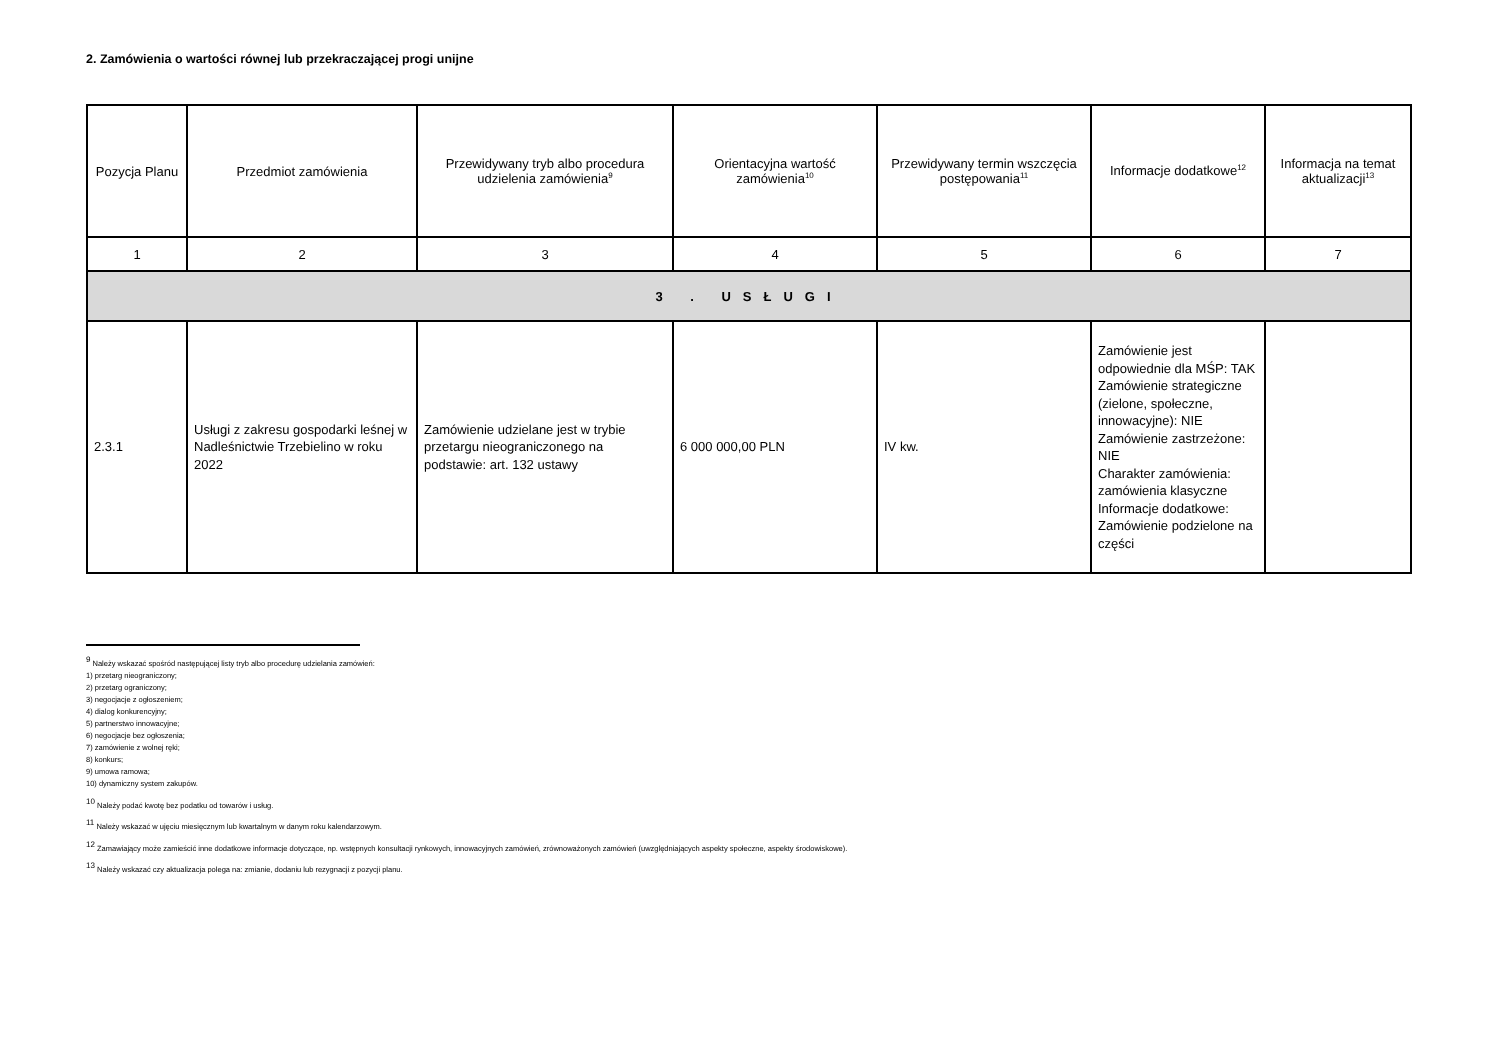2. Zamówienia o wartości równej lub przekraczającej progi unijne
| Pozycja Planu | Przedmiot zamówienia | Przewidywany tryb albo procedura udzielenia zamówienia<sup>9</sup> | Orientacyjna wartość zamówienia<sup>10</sup> | Przewidywany termin wszczęcia postępowania<sup>11</sup> | Informacje dodatkowe<sup>12</sup> | Informacja na temat aktualizacji<sup>13</sup> |
| --- | --- | --- | --- | --- | --- | --- |
| 1 | 2 | 3 | 4 | 5 | 6 | 7 |
| 3 . USŁUGI | | | | | | |
| 2.3.1 | Usługi z zakresu gospodarki leśnej w Nadleśnictwie Trzebielino w roku 2022 | Zamówienie udzielane jest w trybie przetargu nieograniczonego na podstawie: art. 132 ustawy | 6 000 000,00 PLN | IV kw. | Zamówienie jest odpowiednie dla MŚP: TAK Zamówienie strategiczne (zielone, społeczne, innowacyjne): NIE Zamówienie zastrzeżone: NIE Charakter zamówienia: zamówienia klasyczne Informacje dodatkowe: Zamówienie podzielone na części | |
<sup>9</sup> Należy wskazać spośród następującej listy tryb albo procedurę udzielania zamówień:
1) przetarg nieograniczony;
2) przetarg ograniczony;
3) negocjacje z ogłoszeniem;
4) dialog konkurencyjny;
5) partnerstwo innowacyjne;
6) negocjacje bez ogłoszenia;
7) zamówienie z wolnej ręki;
8) konkurs;
9) umowa ramowa;
10) dynamiczny system zakupów.
<sup>10</sup> Należy podać kwotę bez podatku od towarów i usług.
<sup>11</sup> Należy wskazać w ujęciu miesięcznym lub kwartalnym w danym roku kalendarzowym.
<sup>12</sup> Zamawiający może zamieścić inne dodatkowe informacje dotyczące, np. wstępnych konsultacji rynkowych, innowacyjnych zamówień, zrównoważonych zamówień (uwzględniających aspekty społeczne, aspekty środowiskowe).
<sup>13</sup> Należy wskazać czy aktualizacja polega na: zmianie, dodaniu lub rezygnacji z pozycji planu.